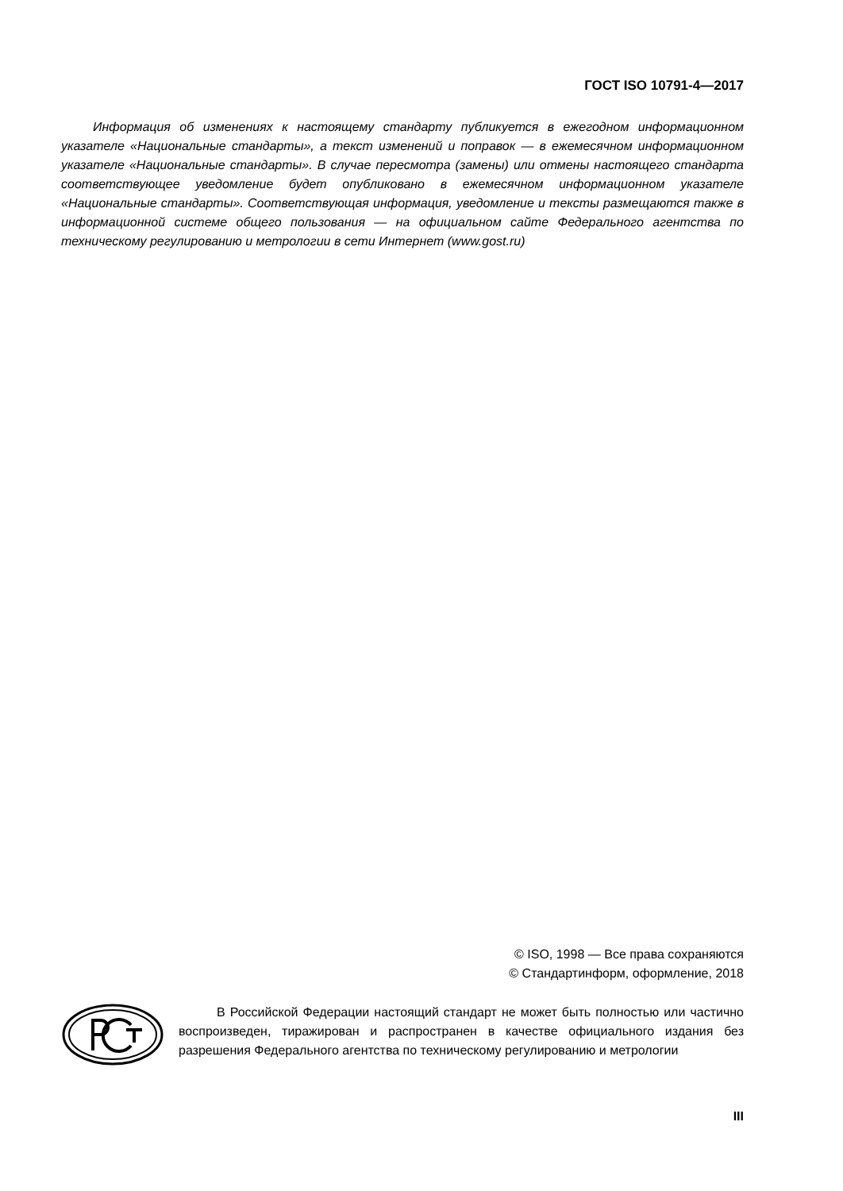ГОСТ ISO 10791-4—2017
Информация об изменениях к настоящему стандарту публикуется в ежегодном информационном указателе «Национальные стандарты», а текст изменений и поправок — в ежемесячном информационном указателе «Национальные стандарты». В случае пересмотра (замены) или отмены настоящего стандарта соответствующее уведомление будет опубликовано в ежемесячном информационном указателе «Национальные стандарты». Соответствующая информация, уведомление и тексты размещаются также в информационной системе общего пользования — на официальном сайте Федерального агентства по техническому регулированию и метрологии в сети Интернет (www.gost.ru)
© ISO, 1998 — Все права сохраняются
© Стандартинформ, оформление, 2018
В Российской Федерации настоящий стандарт не может быть полностью или частично воспроизведен, тиражирован и распространен в качестве официального издания без разрешения Федерального агентства по техническому регулированию и метрологии
III